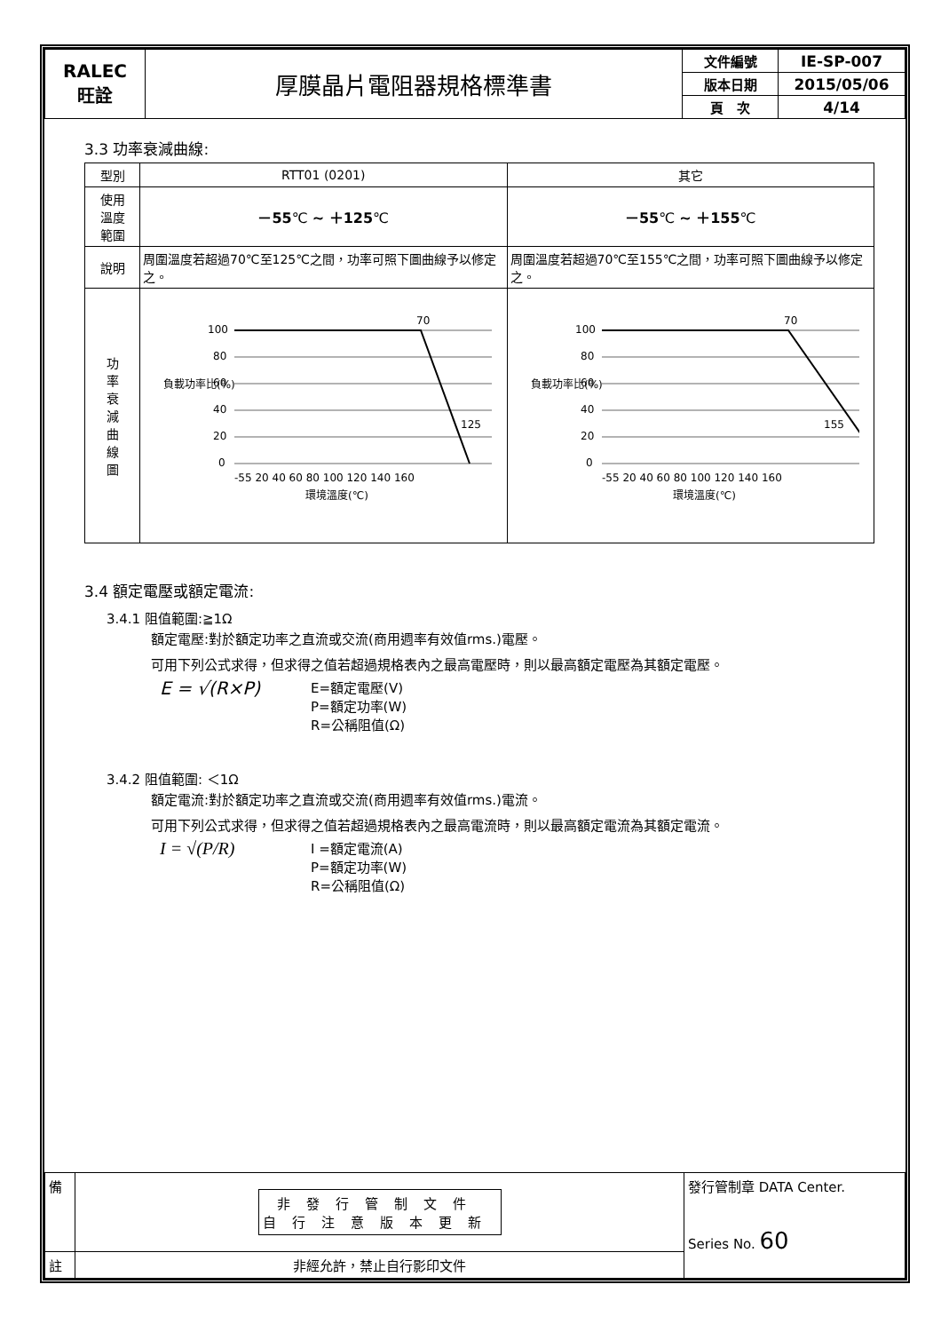| RALEC 旺詮 | 厚膜晶片電阻器規格標準書 | 文件編號 | IE-SP-007 |
| | | 版本日期 | 2015/05/06 |
| | | 頁 次 | 4/14 |
3.3 功率衰減曲線:
| 型別 | RTT01 (0201) | 其它 |
| --- | --- | --- |
| 使用 溫度 範圍 | －55 ℃ ~ ＋125 ℃ | －55 ℃ ~ ＋155 ℃ |
| 說明 | 周圍溫度若超過70℃至125℃之間，功率可照下圖曲線予以修定之。 | 周圍溫度若超過70℃至155℃之間，功率可照下圖曲線予以修定之。 |
| 功 率 衰 減 曲 線 圖 | 負載功率比(%) 100 80 60 40 20 0 70 125 -55 20 40 60 80 100 120 140 160 環境溫度(℃) | 負載功率比(%) 100 80 60 40 20 0 70 155 -55 20 40 60 80 100 120 140 160 環境溫度(℃) |
3.4 額定電壓或額定電流:
3.4.1 阻值範圍:≧1Ω
額定電壓:對於額定功率之直流或交流(商用週率有效值rms.)電壓。
可用下列公式求得，但求得之值若超過規格表內之最高電壓時，則以最高額定電壓為其額定電壓。
E = √(R×P)
E=額定電壓(V)
P=額定功率(W)
R=公稱阻值(Ω)
3.4.2 阻值範圍: ＜1Ω
額定電流:對於額定功率之直流或交流(商用週率有效值rms.)電流。
可用下列公式求得，但求得之值若超過規格表內之最高電流時，則以最高額定電流為其額定電流。
I = √(P/R)
I =額定電流(A)
P=額定功率(W)
R=公稱阻值(Ω)
| 備 | 非發行管制文件 自行注意版本更新 | 發行管制章 DATA Center. Series No. 60 |
| 註 | 非經允許，禁止自行影印文件 | |